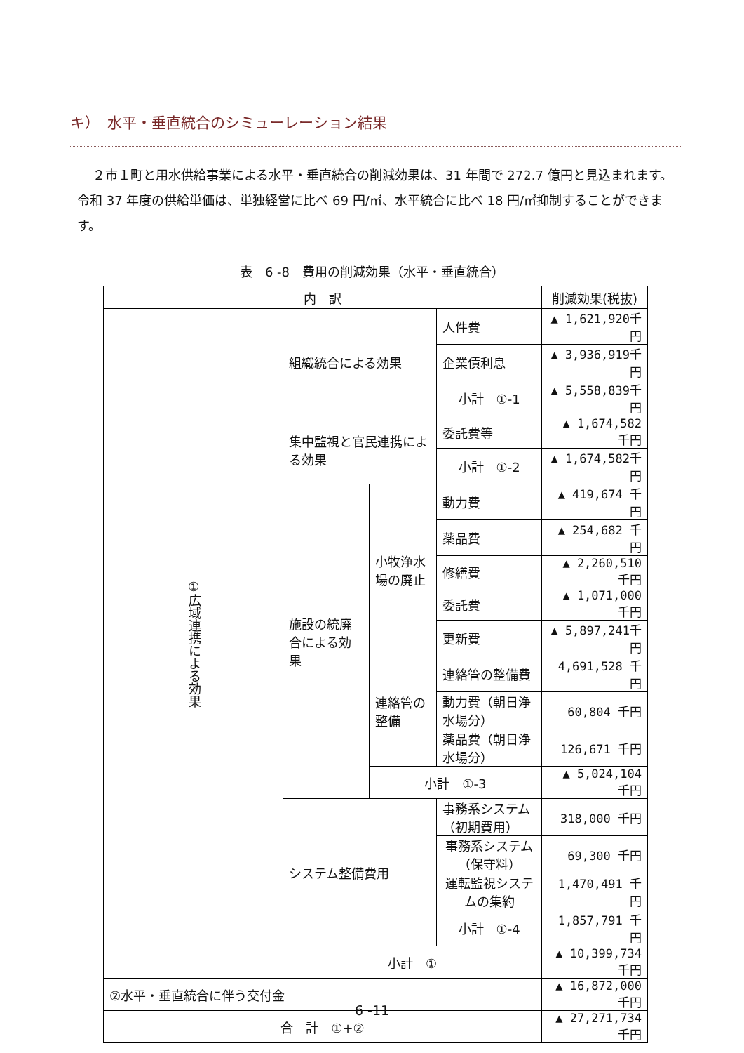キ）　水平・垂直統合のシミューレーション結果
２市１町と用水供給事業による水平・垂直統合の削減効果は、31 年間で 272.7 億円と見込まれます。令和 37 年度の供給単価は、単独経営に比べ 69 円/㎥、水平統合に比べ 18 円/㎥抑制することができます。
表　6 -8　費用の削減効果（水平・垂直統合）
| 内 訳 | | | | 削減効果(税抜) |
| --- | --- | --- | --- | --- |
| ①広域連携による効果 | 組織統合による効果 | | 人件費 | ▲ 1,621,920千円 |
| | | | 企業債利息 | ▲ 3,936,919千円 |
| | | | 小計 ①-1 | ▲ 5,558,839千円 |
| | 集中監視と官民連携による効果 | | 委託費等 | ▲ 1,674,582 千円 |
| | | | 小計 ①-2 | ▲ 1,674,582千円 |
| | 施設の統廃合による効果 | 小牧浄水場の廃止 | 動力費 | ▲ 419,674 千円 |
| | | | 薬品費 | ▲ 254,682 千円 |
| | | | 修繕費 | ▲ 2,260,510 千円 |
| | | | 委託費 | ▲ 1,071,000 千円 |
| | | | 更新費 | ▲ 5,897,241千円 |
| | | 連絡管の整備 | 連絡管の整備費 | 4,691,528 千円 |
| | | | 動力費（朝日浄水場分） | 60,804 千円 |
| | | | 薬品費（朝日浄水場分） | 126,671 千円 |
| | | 小計 ①-3 | | ▲ 5,024,104 千円 |
| | システム整備費用 | | 事務系システム（初期費用） | 318,000 千円 |
| | | | 事務系システム（保守料） | 69,300 千円 |
| | | | 運転監視システムの集約 | 1,470,491 千円 |
| | | | 小計 ①-4 | 1,857,791 千円 |
| | 小計 ① | | | ▲ 10,399,734 千円 |
| ②水平・垂直統合に伴う交付金 | | | | ▲ 16,872,000 千円 |
| 合 計 ①+② | | | | ▲ 27,271,734 千円 |
6 -11